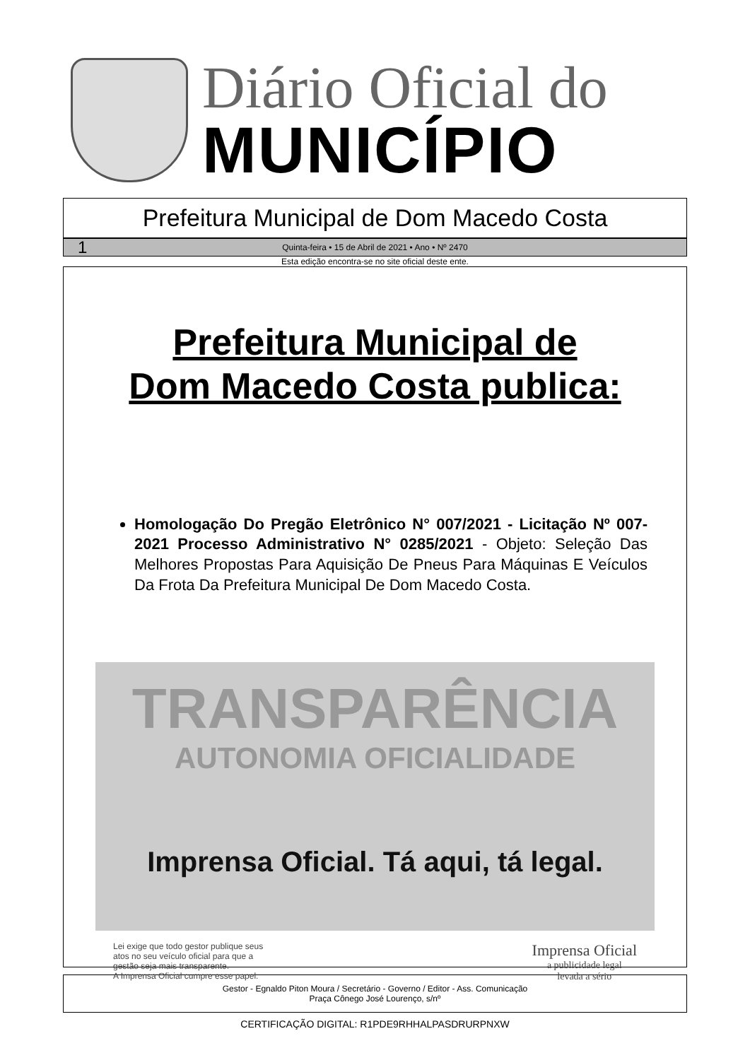Diário Oficial do
MUNICÍPIO
Prefeitura Municipal de Dom Macedo Costa
1 Quinta-feira • 15 de Abril de 2021 • Ano • Nº 2470
Esta edição encontra-se no site oficial deste ente.
Prefeitura Municipal de
Dom Macedo Costa publica:
Homologação Do Pregão Eletrônico N° 007/2021 - Licitação Nº 007-2021 Processo Administrativo N° 0285/2021 - Objeto: Seleção Das Melhores Propostas Para Aquisição De Pneus Para Máquinas E Veículos Da Frota Da Prefeitura Municipal De Dom Macedo Costa.
TRANSPARÊNCIA
AUTONOMIA OFICIALIDADE
Imprensa Oficial. Tá aqui, tá legal.
Lei exige que todo gestor publique seus
atos no seu veículo oficial para que a
gestão seja mais transparente.
A Imprensa Oficial cumpre esse papel.
Imprensa Oficial
a publicidade legal
levada a sério
Gestor - Egnaldo Piton Moura / Secretário - Governo / Editor - Ass. Comunicação
Praça Cônego José Lourenço, s/nº
CERTIFICAÇÃO DIGITAL: R1PDE9RHHALPASDRURPNXW